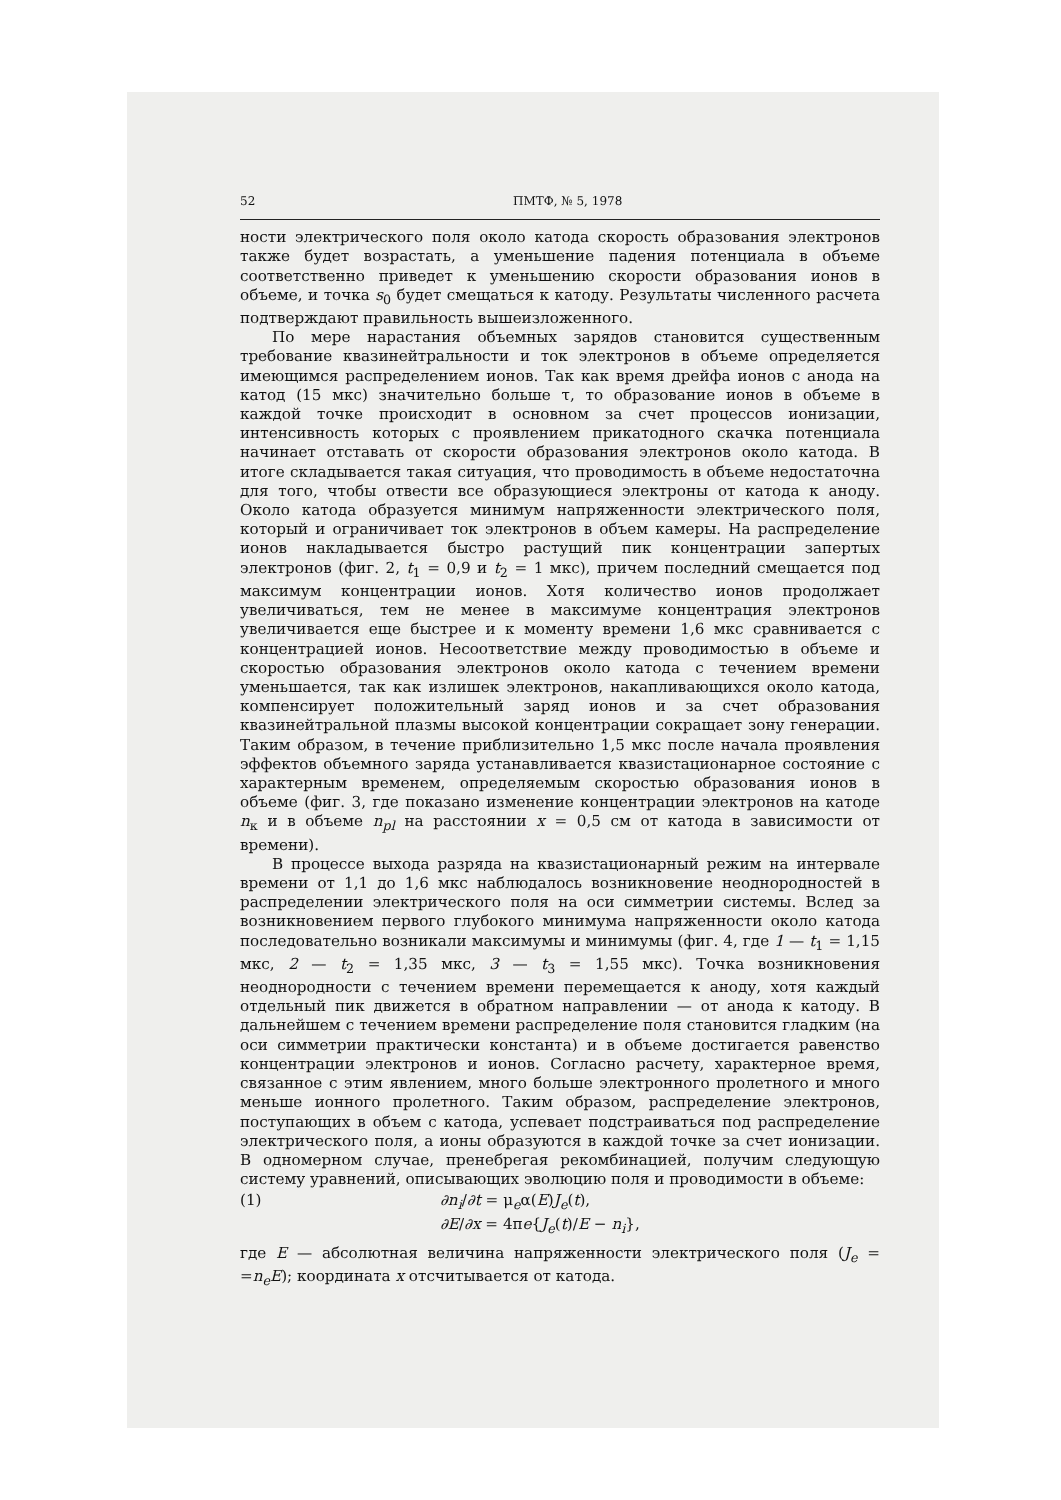52 ПМТФ, № 5, 1978
ности электрического поля около катода скорость образования электронов также будет возрастать, а уменьшение падения потенциала в объеме соответственно приведет к уменьшению скорости образования ионов в объеме, и точка s<sub>0</sub> будет смещаться к катоду. Результаты численного расчета подтверждают правильность вышеизложенного.
По мере нарастания объемных зарядов становится существенным требование квазинейтральности и ток электронов в объеме определяется имеющимся распределением ионов. Так как время дрейфа ионов с анода на катод (15 мкс) значительно больше τ, то образование ионов в объеме в каждой точке происходит в основном за счет процессов ионизации, интенсивность которых с проявлением прикатодного скачка потенциала начинает отставать от скорости образования электронов около катода. В итоге складывается такая ситуация, что проводимость в объеме недостаточна для того, чтобы отвести все образующиеся электроны от катода к аноду. Около катода образуется минимум напряженности электрического поля, который и ограничивает ток электронов в объем камеры. На распределение ионов накладывается быстро растущий пик концентрации запертых электронов (фиг. 2, t<sub>1</sub> = 0,9 и t<sub>2</sub> = 1 мкс), причем последний смещается под максимум концентрации ионов. Хотя количество ионов продолжает увеличиваться, тем не менее в максимуме концентрация электронов увеличивается еще быстрее и к моменту времени 1,6 мкс сравнивается с концентрацией ионов. Несоответствие между проводимостью в объеме и скоростью образования электронов около катода с течением времени уменьшается, так как излишек электронов, накапливающихся около катода, компенсирует положительный заряд ионов и за счет образования квазинейтральной плазмы высокой концентрации сокращает зону генерации. Таким образом, в течение приблизительно 1,5 мкс после начала проявления эффектов объемного заряда устанавливается квазистационарное состояние с характерным временем, определяемым скоростью образования ионов в объеме (фиг. 3, где показано изменение концентрации электронов на катоде n<sub>к</sub> и в объеме n<sub>pl</sub> на расстоянии x = 0,5 см от катода в зависимости от времени).
В процессе выхода разряда на квазистационарный режим на интервале времени от 1,1 до 1,6 мкс наблюдалось возникновение неоднородностей в распределении электрического поля на оси симметрии системы. Вслед за возникновением первого глубокого минимума напряженности около катода последовательно возникали максимумы и минимумы (фиг. 4, где 1 — t<sub>1</sub> = 1,15 мкс, 2 — t<sub>2</sub> = 1,35 мкс, 3 — t<sub>3</sub> = 1,55 мкс). Точка возникновения неоднородности с течением времени перемещается к аноду, хотя каждый отдельный пик движется в обратном направлении — от анода к катоду. В дальнейшем с течением времени распределение поля становится гладким (на оси симметрии практически константа) и в объеме достигается равенство концентрации электронов и ионов. Согласно расчету, характерное время, связанное с этим явлением, много больше электронного пролетного и много меньше ионного пролетного. Таким образом, распределение электронов, поступающих в объем с катода, успевает подстраиваться под распределение электрического поля, а ионы образуются в каждой точке за счет ионизации. В одномерном случае, пренебрегая рекомбинацией, получим следующую систему уравнений, описывающих эволюцию поля и проводимости в объеме:
(1) ∂n<sub>i</sub>/∂t = μ<sub>e</sub>α(E)J<sub>e</sub>(t),
∂E/∂x = 4πe{J<sub>e</sub>(t)/E − n<sub>i</sub>},
где E — абсолютная величина напряженности электрического поля (J<sub>e</sub> = =n<sub>e</sub>E); координата x отсчитывается от катода.